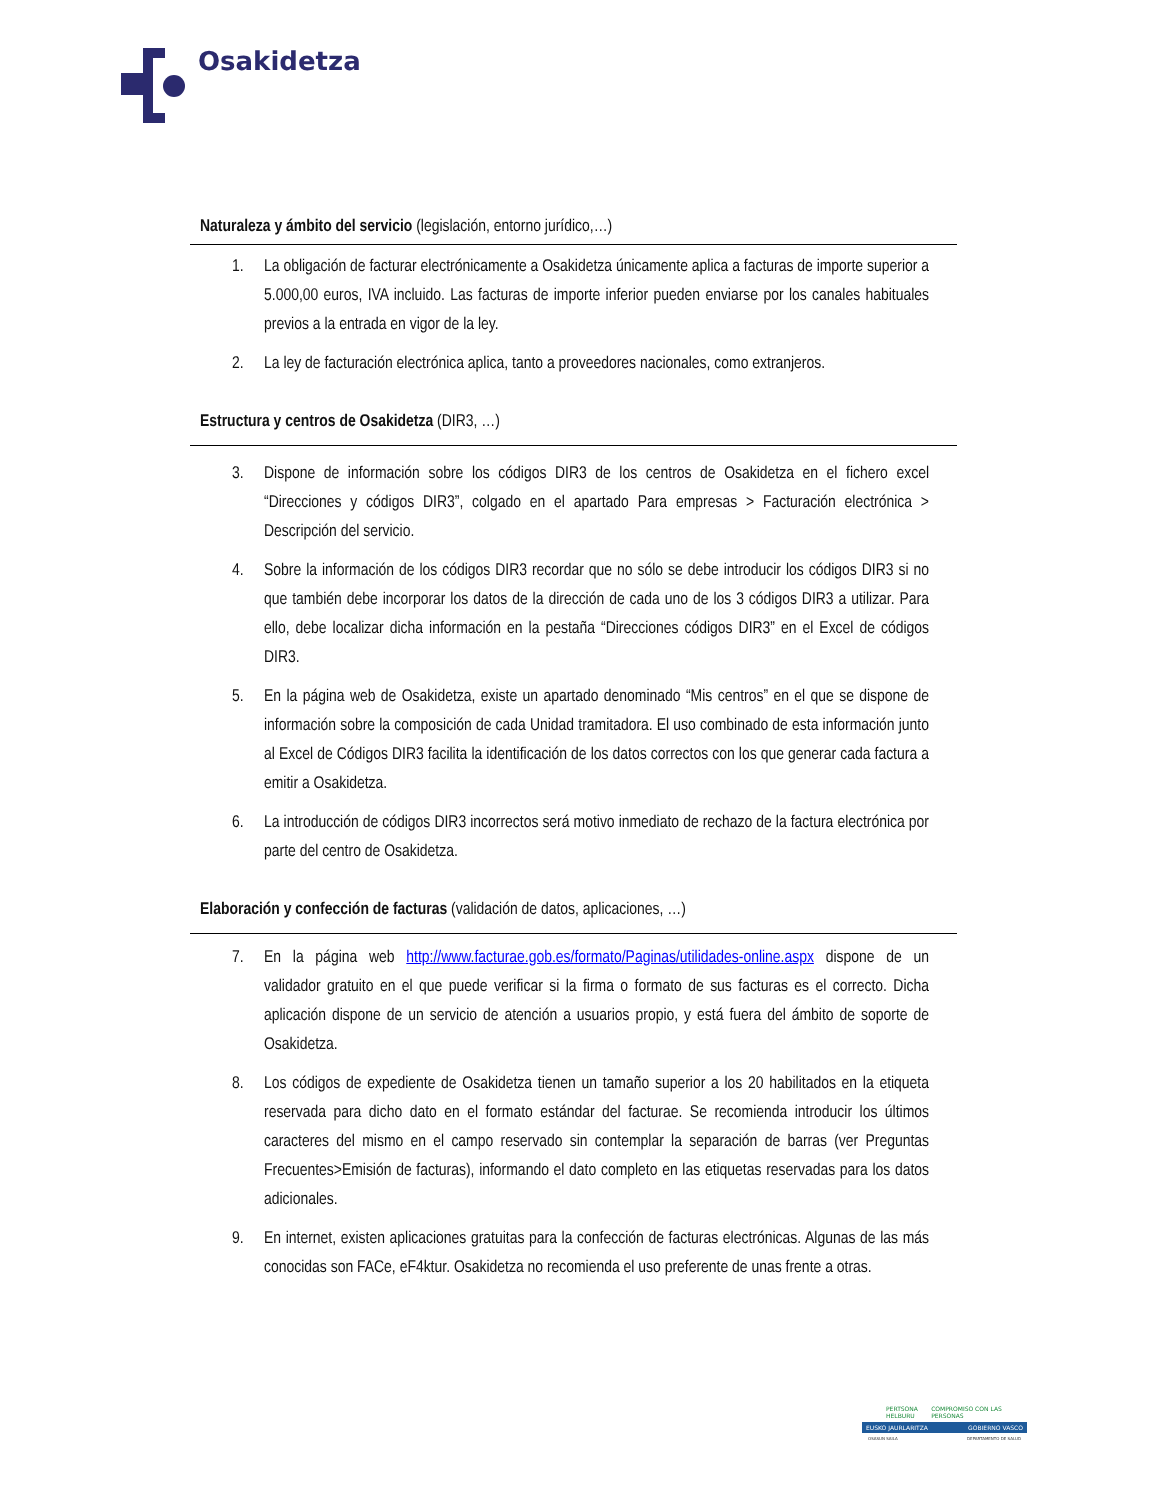Osakidetza
Naturaleza y ámbito del servicio (legislación, entorno jurídico,…)
1. La obligación de facturar electrónicamente a Osakidetza únicamente aplica a facturas de importe superior a 5.000,00 euros, IVA incluido. Las facturas de importe inferior pueden enviarse por los canales habituales previos a la entrada en vigor de la ley.
2. La ley de facturación electrónica aplica, tanto a proveedores nacionales, como extranjeros.
Estructura y centros de Osakidetza (DIR3, …)
3. Dispone de información sobre los códigos DIR3 de los centros de Osakidetza en el fichero excel “Direcciones y códigos DIR3”, colgado en el apartado Para empresas > Facturación electrónica > Descripción del servicio.
4. Sobre la información de los códigos DIR3 recordar que no sólo se debe introducir los códigos DIR3 si no que también debe incorporar los datos de la dirección de cada uno de los 3 códigos DIR3 a utilizar. Para ello, debe localizar dicha información en la pestaña “Direcciones códigos DIR3” en el Excel de códigos DIR3.
5. En la página web de Osakidetza, existe un apartado denominado “Mis centros” en el que se dispone de información sobre la composición de cada Unidad tramitadora. El uso combinado de esta información junto al Excel de Códigos DIR3 facilita la identificación de los datos correctos con los que generar cada factura a emitir a Osakidetza.
6. La introducción de códigos DIR3 incorrectos será motivo inmediato de rechazo de la factura electrónica por parte del centro de Osakidetza.
Elaboración y confección de facturas (validación de datos, aplicaciones, …)
7. En la página web http://www.facturae.gob.es/formato/Paginas/utilidades-online.aspx dispone de un validador gratuito en el que puede verificar si la firma o formato de sus facturas es el correcto. Dicha aplicación dispone de un servicio de atención a usuarios propio, y está fuera del ámbito de soporte de Osakidetza.
8. Los códigos de expediente de Osakidetza tienen un tamaño superior a los 20 habilitados en la etiqueta reservada para dicho dato en el formato estándar del facturae. Se recomienda introducir los últimos caracteres del mismo en el campo reservado sin contemplar la separación de barras (ver Preguntas Frecuentes>Emisión de facturas), informando el dato completo en las etiquetas reservadas para los datos adicionales.
9. En internet, existen aplicaciones gratuitas para la confección de facturas electrónicas. Algunas de las más conocidas son FACe, eF4ktur. Osakidetza no recomienda el uso preferente de unas frente a otras.
PERTSONA HELBURU COMPROMISO CON LAS PERSONAS
EUSKO JAURLARITZA GOBIERNO VASCO
OSASUN SAILA DEPARTAMENTO DE SALUD